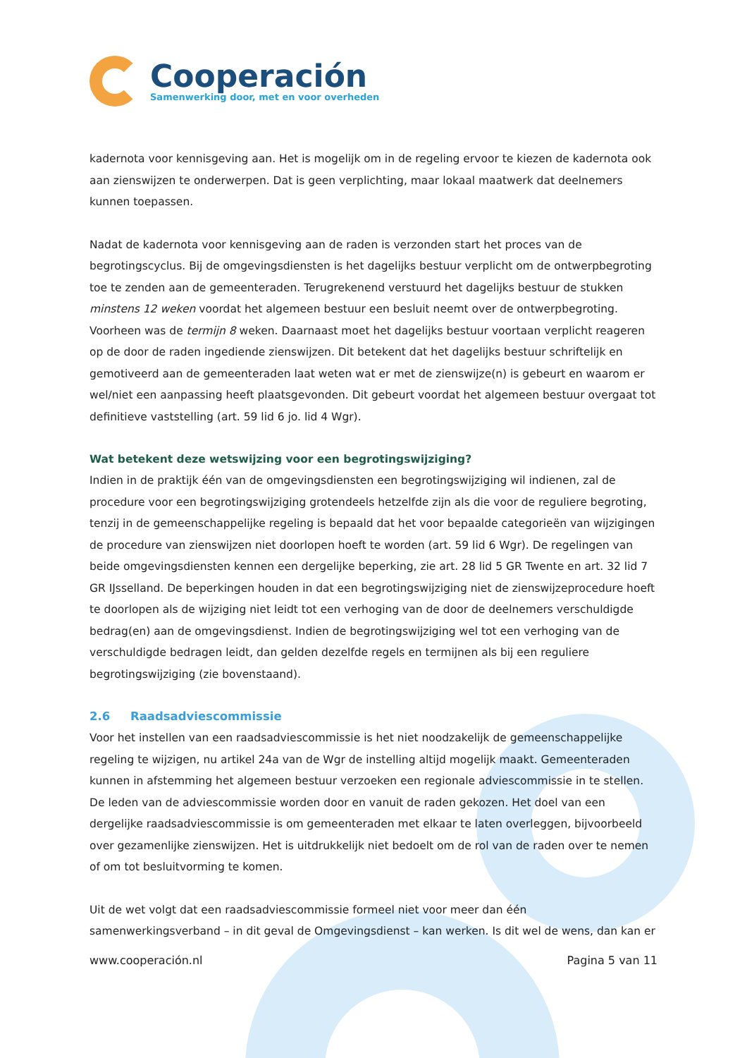Cooperación
Samenwerking door, met en voor overheden
kadernota voor kennisgeving aan. Het is mogelijk om in de regeling ervoor te kiezen de kadernota ook aan zienswijzen te onderwerpen. Dat is geen verplichting, maar lokaal maatwerk dat deelnemers kunnen toepassen.
Nadat de kadernota voor kennisgeving aan de raden is verzonden start het proces van de begrotingscyclus. Bij de omgevingsdiensten is het dagelijks bestuur verplicht om de ontwerpbegroting toe te zenden aan de gemeenteraden. Terugrekenend verstuurd het dagelijks bestuur de stukken minstens 12 weken voordat het algemeen bestuur een besluit neemt over de ontwerpbegroting. Voorheen was de termijn 8 weken. Daarnaast moet het dagelijks bestuur voortaan verplicht reageren op de door de raden ingediende zienswijzen. Dit betekent dat het dagelijks bestuur schriftelijk en gemotiveerd aan de gemeenteraden laat weten wat er met de zienswijze(n) is gebeurt en waarom er wel/niet een aanpassing heeft plaatsgevonden. Dit gebeurt voordat het algemeen bestuur overgaat tot definitieve vaststelling (art. 59 lid 6 jo. lid 4 Wgr).
Wat betekent deze wetswijzing voor een begrotingswijziging?
Indien in de praktijk één van de omgevingsdiensten een begrotingswijziging wil indienen, zal de procedure voor een begrotingswijziging grotendeels hetzelfde zijn als die voor de reguliere begroting, tenzij in de gemeenschappelijke regeling is bepaald dat het voor bepaalde categorieën van wijzigingen de procedure van zienswijzen niet doorlopen hoeft te worden (art. 59 lid 6 Wgr). De regelingen van beide omgevingsdiensten kennen een dergelijke beperking, zie art. 28 lid 5 GR Twente en art. 32 lid 7 GR IJsselland. De beperkingen houden in dat een begrotingswijziging niet de zienswijzeprocedure hoeft te doorlopen als de wijziging niet leidt tot een verhoging van de door de deelnemers verschuldigde bedrag(en) aan de omgevingsdienst. Indien de begrotingswijziging wel tot een verhoging van de verschuldigde bedragen leidt, dan gelden dezelfde regels en termijnen als bij een reguliere begrotingswijziging (zie bovenstaand).
2.6 Raadsadviescommissie
Voor het instellen van een raadsadviescommissie is het niet noodzakelijk de gemeenschappelijke regeling te wijzigen, nu artikel 24a van de Wgr de instelling altijd mogelijk maakt. Gemeenteraden kunnen in afstemming het algemeen bestuur verzoeken een regionale adviescommissie in te stellen. De leden van de adviescommissie worden door en vanuit de raden gekozen. Het doel van een dergelijke raadsadviescommissie is om gemeenteraden met elkaar te laten overleggen, bijvoorbeeld over gezamenlijke zienswijzen. Het is uitdrukkelijk niet bedoelt om de rol van de raden over te nemen of om tot besluitvorming te komen.
Uit de wet volgt dat een raadsadviescommissie formeel niet voor meer dan één samenwerkingsverband – in dit geval de Omgevingsdienst – kan werken. Is dit wel de wens, dan kan er
www.cooperación.nl Pagina 5 van 11